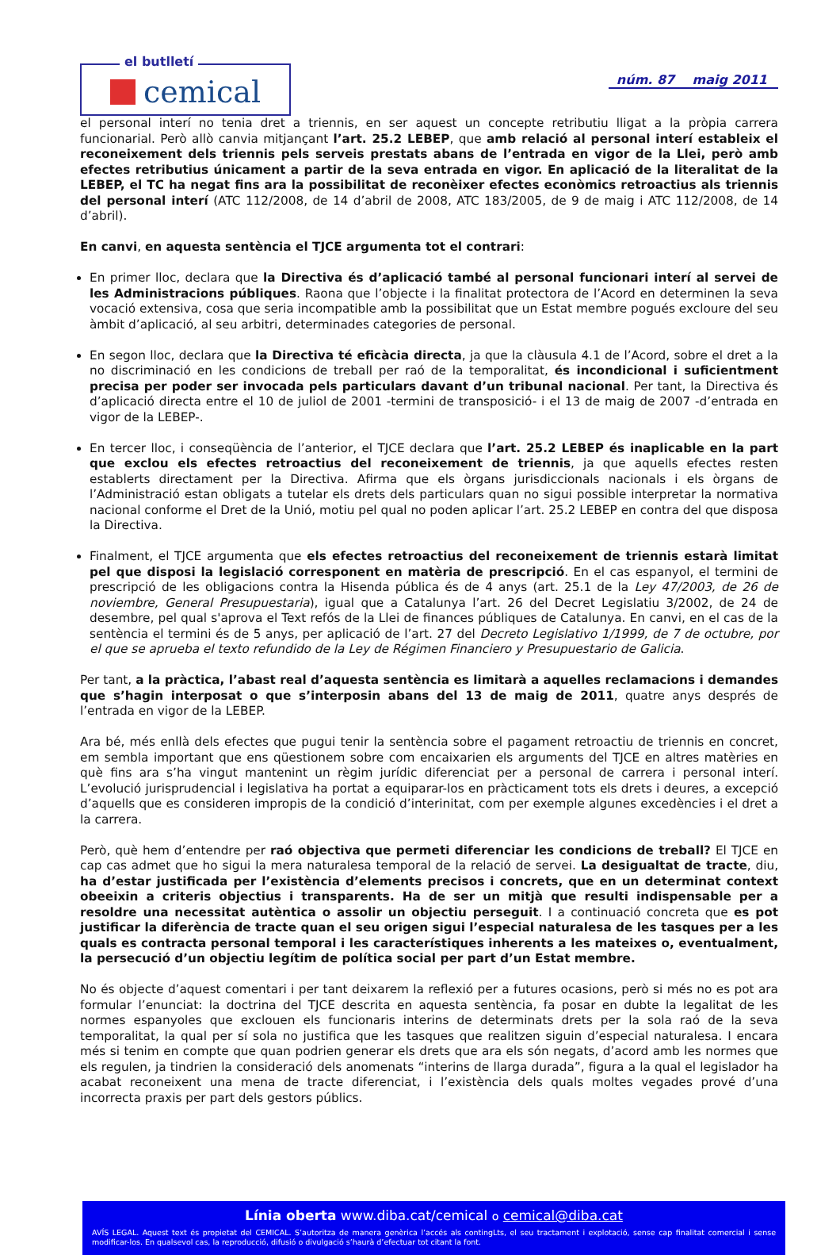el butlletí
cemical
núm. 87 maig 2011
el personal interí no tenia dret a triennis, en ser aquest un concepte retributiu lligat a la pròpia carrera funcionarial. Però allò canvia mitjançant l’art. 25.2 LEBEP, que amb relació al personal interí estableix el reconeixement dels triennis pels serveis prestats abans de l’entrada en vigor de la Llei, però amb efectes retributius únicament a partir de la seva entrada en vigor. En aplicació de la literalitat de la LEBEP, el TC ha negat fins ara la possibilitat de reconèixer efectes econòmics retroactius als triennis del personal interí (ATC 112/2008, de 14 d’abril de 2008, ATC 183/2005, de 9 de maig i ATC 112/2008, de 14 d’abril).
En canvi, en aquesta sentència el TJCE argumenta tot el contrari:
En primer lloc, declara que la Directiva és d’aplicació també al personal funcionari interí al servei de les Administracions públiques. Raona que l’objecte i la finalitat protectora de l’Acord en determinen la seva vocació extensiva, cosa que seria incompatible amb la possibilitat que un Estat membre pogués excloure del seu àmbit d’aplicació, al seu arbitri, determinades categories de personal.
En segon lloc, declara que la Directiva té eficàcia directa, ja que la clàusula 4.1 de l’Acord, sobre el dret a la no discriminació en les condicions de treball per raó de la temporalitat, és incondicional i suficientment precisa per poder ser invocada pels particulars davant d’un tribunal nacional. Per tant, la Directiva és d’aplicació directa entre el 10 de juliol de 2001 -termini de transposició- i el 13 de maig de 2007 -d’entrada en vigor de la LEBEP-.
En tercer lloc, i conseqüència de l’anterior, el TJCE declara que l’art. 25.2 LEBEP és inaplicable en la part que exclou els efectes retroactius del reconeixement de triennis, ja que aquells efectes resten establerts directament per la Directiva. Afirma que els òrgans jurisdiccionals nacionals i els òrgans de l’Administració estan obligats a tutelar els drets dels particulars quan no sigui possible interpretar la normativa nacional conforme el Dret de la Unió, motiu pel qual no poden aplicar l’art. 25.2 LEBEP en contra del que disposa la Directiva.
Finalment, el TJCE argumenta que els efectes retroactius del reconeixement de triennis estarà limitat pel que disposi la legislació corresponent en matèria de prescripció. En el cas espanyol, el termini de prescripció de les obligacions contra la Hisenda pública és de 4 anys (art. 25.1 de la Ley 47/2003, de 26 de noviembre, General Presupuestaria), igual que a Catalunya l’art. 26 del Decret Legislatiu 3/2002, de 24 de desembre, pel qual s'aprova el Text refós de la Llei de finances públiques de Catalunya. En canvi, en el cas de la sentència el termini és de 5 anys, per aplicació de l’art. 27 del Decreto Legislativo 1/1999, de 7 de octubre, por el que se aprueba el texto refundido de la Ley de Régimen Financiero y Presupuestario de Galicia.
Per tant, a la pràctica, l’abast real d’aquesta sentència es limitarà a aquelles reclamacions i demandes que s’hagin interposat o que s’interposin abans del 13 de maig de 2011, quatre anys després de l’entrada en vigor de la LEBEP.
Ara bé, més enllà dels efectes que pugui tenir la sentència sobre el pagament retroactiu de triennis en concret, em sembla important que ens qüestionem sobre com encaixarien els arguments del TJCE en altres matèries en què fins ara s’ha vingut mantenint un règim jurídic diferenciat per a personal de carrera i personal interí. L’evolució jurisprudencial i legislativa ha portat a equiparar-los en pràcticament tots els drets i deures, a excepció d’aquells que es consideren impropis de la condició d’interinitat, com per exemple algunes excedències i el dret a la carrera.
Però, què hem d’entendre per raó objectiva que permeti diferenciar les condicions de treball? El TJCE en cap cas admet que ho sigui la mera naturalesa temporal de la relació de servei. La desigualtat de tracte, diu, ha d’estar justificada per l’existència d’elements precisos i concrets, que en un determinat context obeeixin a criteris objectius i transparents. Ha de ser un mitjà que resulti indispensable per a resoldre una necessitat autèntica o assolir un objectiu perseguit. I a continuació concreta que es pot justificar la diferència de tracte quan el seu origen sigui l’especial naturalesa de les tasques per a les quals es contracta personal temporal i les característiques inherents a les mateixes o, eventualment, la persecució d’un objectiu legítim de política social per part d’un Estat membre.
No és objecte d’aquest comentari i per tant deixarem la reflexió per a futures ocasions, però si més no es pot ara formular l’enunciat: la doctrina del TJCE descrita en aquesta sentència, fa posar en dubte la legalitat de les normes espanyoles que exclouen els funcionaris interins de determinats drets per la sola raó de la seva temporalitat, la qual per sí sola no justifica que les tasques que realitzen siguin d’especial naturalesa. I encara més si tenim en compte que quan podrien generar els drets que ara els són negats, d’acord amb les normes que els regulen, ja tindrien la consideració dels anomenats “interins de llarga durada”, figura a la qual el legislador ha acabat reconeixent una mena de tracte diferenciat, i l’existència dels quals moltes vegades prové d’una incorrecta praxis per part dels gestors públics.
Línia oberta www.diba.cat/cemical o cemical@diba.cat
AVÍS LEGAL. Aquest text és propietat del CEMICAL. S’autoritza de manera genèrica l’accés als contingLts, el seu tractament i explotació, sense cap finalitat comercial i sense modificar-los. En qualsevol cas, la reproducció, difusió o divulgació s’haurà d’efectuar tot citant la font.